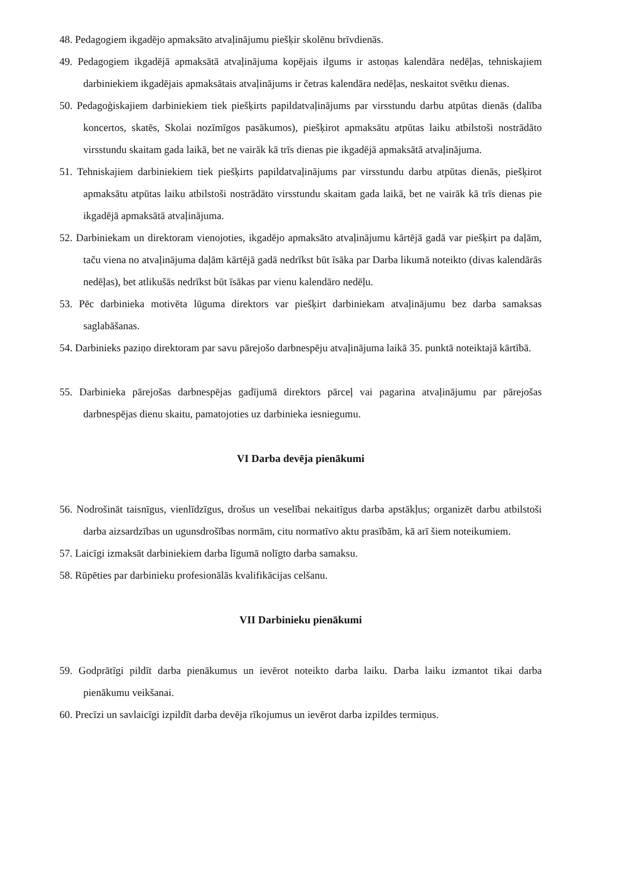48. Pedagogiem ikgadējo apmaksāto atvaļinājumu piešķir skolēnu brīvdienās.
49. Pedagogiem ikgadējā apmaksātā atvaļinājuma kopējais ilgums ir astoņas kalendāra nedēļas, tehniskajiem darbiniekiem ikgadējais apmaksātais atvaļinājums ir četras kalendāra nedēļas, neskaitot svētku dienas.
50. Pedagoģiskajiem darbiniekiem tiek piešķirts papildatvaļinājums par virsstundu darbu atpūtas dienās (dalība koncertos, skatēs, Skolai nozīmīgos pasākumos), piešķirot apmaksātu atpūtas laiku atbilstoši nostrādāto virsstundu skaitam gada laikā, bet ne vairāk kā trīs dienas pie ikgadējā apmaksātā atvaļinājuma.
51. Tehniskajiem darbiniekiem tiek piešķirts papildatvaļinājums par virsstundu darbu atpūtas dienās, piešķirot apmaksātu atpūtas laiku atbilstoši nostrādāto virsstundu skaitam gada laikā, bet ne vairāk kā trīs dienas pie ikgadējā apmaksātā atvaļinājuma.
52. Darbiniekam un direktoram vienojoties, ikgadējo apmaksāto atvaļinājumu kārtējā gadā var piešķirt pa daļām, taču viena no atvaļinājuma daļām kārtējā gadā nedrīkst būt īsāka par Darba likumā noteikto (divas kalendārās nedēļas), bet atlikušās nedrīkst būt īsākas par vienu kalendāro nedēļu.
53. Pēc darbinieka motivēta lūguma direktors var piešķirt darbiniekam atvaļinājumu bez darba samaksas saglabāšanas.
54. Darbinieks paziņo direktoram par savu pārejošo darbnespēju atvaļinājuma laikā 35. punktā noteiktajā kārtībā.
55. Darbinieka pārejošas darbnespējas gadījumā direktors pārceļ vai pagarina atvaļinājumu par pārejošas darbnespējas dienu skaitu, pamatojoties uz darbinieka iesniegumu.
VI Darba devēja pienākumi
56. Nodrošināt taisnīgus, vienlīdzīgus, drošus un veselībai nekaitīgus darba apstākļus; organizēt darbu atbilstoši darba aizsardzības un ugunsdrošības normām, citu normatīvo aktu prasībām, kā arī šiem noteikumiem.
57. Laicīgi izmaksāt darbiniekiem darba līgumā nolīgto darba samaksu.
58. Rūpēties par darbinieku profesionālās kvalifikācijas celšanu.
VII Darbinieku pienākumi
59. Godprātīgi pildīt darba pienākumus un ievērot noteikto darba laiku. Darba laiku izmantot tikai darba pienākumu veikšanai.
60. Precīzi un savlaicīgi izpildīt darba devēja rīkojumus un ievērot darba izpildes termiņus.